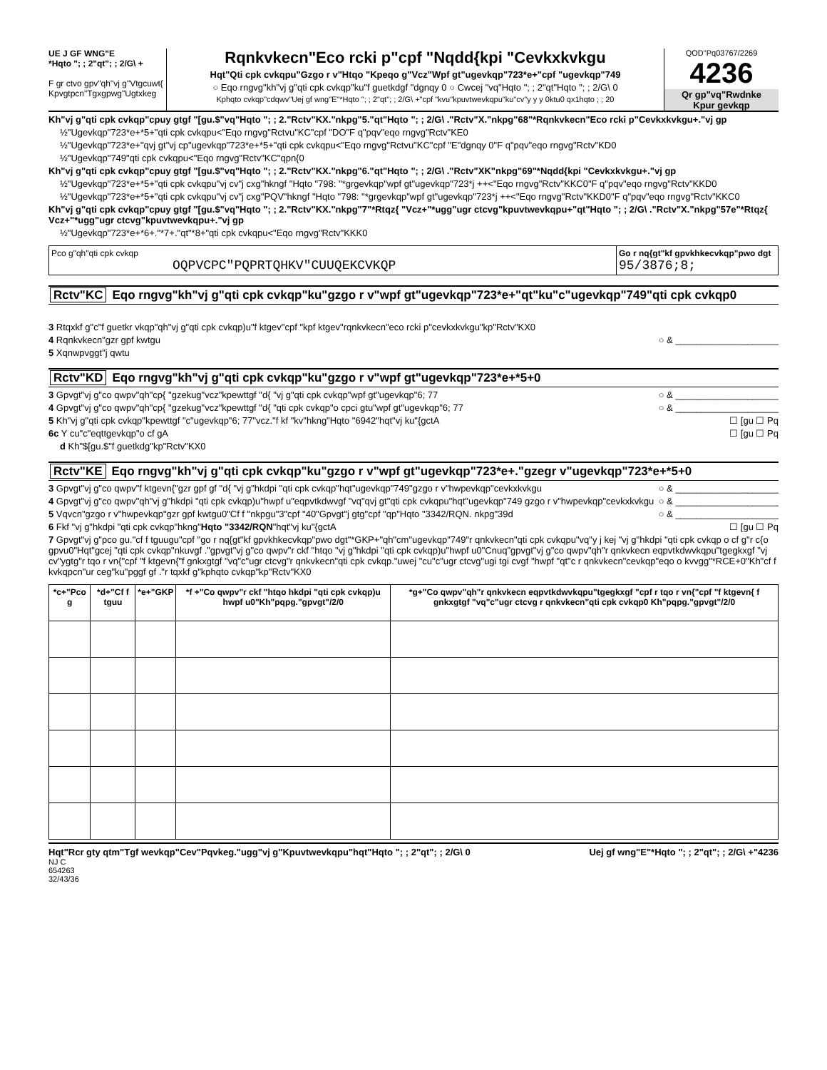UE J GF WNG"E
*Hqto "; ; 2"qt"; ; 2/G\ +
F gr ctvo gpv"qh"vj g"Vtgcuwt{
Kpvgtpcn"Tgxgpwg"Ugtxkeg
Rqnkvkecn"Eco rcki p"cpf "Nqdd{kpi "Cevkxkvkgu
Hqt"Qti cpk cvkqpu"Gzgo r v"Htqo "Kpeqo g"Vcz"Wpf gt"ugevkqp"723*e+"cpf "ugevkqp"749
○ Eqo rngvg"kh"vj g"qti cpk cvkqp"ku"f guetkdgf "dgnqy 0 ○ Cwcej "vq"Hqto "; ; 2"qt"Hqto "; ; 2/G\ 0
Kphqto cvkqp"cdqwv"Uej gf wng"E"*Hqto "; ; 2"qt"; ; 2/G\ +"cpf "kvu"kpuvtwevkqpu"ku"cv"y y y 0ktu0 qx1hqto ; ; 20
QOD"Pq03767/2269
4236
Qr gp"vq"Rwdnke
Kpur gevkqp
Kh"vj g"qti cpk cvkqp"cpuy gtgf "[gu.$"vq"Hqto "; ; 2."Rctv"KX."nkpg"5."qt"Hqto "; ; 2/G\ ."Rctv"X."nkpg"68"*Rqnkvkecn"Eco rcki p"Cevkxkvkgu+."vj gp
½"Ugevkqp"723*e+*5+"qti cpk cvkqpu<"Eqo rngvg"Rctvu"KC"cpf "DO"F q"pqv"eqo rngvg"Rctv"KE0
½"Ugevkqp"723*e+"qvj gt"vj cp"ugevkqp"723*e+*5+"qti cpk cvkqpu<"Eqo rngvg"Rctvu"KC"cpf "E"dgnqy 0"F q"pqv"eqo rngvg"Rctv"KD0
½"Ugevkqp"749"qti cpk cvkqpu<"Eqo rngvg"Rctv"KC"qpn{0
Kh"vj g"qti cpk cvkqp"cpuy gtgf "[gu.$"vq"Hqto "; ; 2."Rctv"KX."nkpg"6."qt"Hqto "; ; 2/G\ ."Rctv"XK"nkpg"69"*Nqdd{kpi "Cevkxkvkgu+."vj gp
½"Ugevkqp"723*e+*5+"qti cpk cvkqpu"vj cv"j cxg"hkngf "Hqto "798: "*grgevkqp"wpf gt"ugevkqp"723*j ++<"Eqo rngvg"Rctv"KKC0"F q"pqv"eqo rngvg"Rctv"KKD0
½"Ugevkqp"723*e+*5+"qti cpk cvkqpu"vj cv"j cxg"PQV"hkngf "Hqto "798: "*grgevkqp"wpf gt"ugevkqp"723*j ++<"Eqo rngvg"Rctv"KKD0"F q"pqv"eqo rngvg"Rctv"KKC0
Kh"vj g"qti cpk cvkqp"cpuy gtgf "[gu.$"vq"Hqto "; ; 2."Rctv"KX."nkpg"7"*Rtqz{ "Vcz+"*ugg"ugr ctcvg"kpuvtwevkqpu+"qt"Hqto "; ; 2/G\ ."Rctv"X."nkpg"57e"*Rtqz{ Vcz+"*ugg"ugr ctcvg"kpuvtwevkqpu+."vj gp
½"Ugevkqp"723*e+*6+."*7+."qt"*8+"qti cpk cvkqpu<"Eqo rngvg"Rctv"KKK0
| Pco g"qh"qti cpk cvkqp OQPVCPC"PQPRTQHKV"CUUQEKCVKQP | Go r nq{gt"kf gpvkhkecvkqp"pwo dgt 95/3876;8; |
Rctv"KC Eqo rngvg"kh"vj g"qti cpk cvkqp"ku"gzgo r v"wpf gt"ugevkqp"723*e+"qt"ku"c"ugevkqp"749"qti cpk cvkqp0
3 Rtqxkf g"c"f guetkr vkqp"qh"vj g"qti cpk cvkqp)u"f ktgev"cpf "kpf ktgev"rqnkvkecn"eco rcki p"cevkxkvkgu"kp"Rctv"KX0
4 Rqnkvkecn"gzr gpf kwtgu ○ & ____________________
5 Xqnwpvggt"j qwtu
Rctv"KD Eqo rngvg"kh"vj g"qti cpk cvkqp"ku"gzgo r v"wpf gt"ugevkqp"723*e+*5+0
3 Gpvgt"vj g"co qwpv"qh"cp{ "gzekug"vcz"kpewttgf "d{ "vj g"qti cpk cvkqp"wpf gt"ugevkqp"6; 77 ○ & ____________________
4 Gpvgt"vj g"co qwpv"qh"cp{ "gzekug"vcz"kpewttgf "d{ "qti cpk cvkqp"o cpci gtu"wpf gt"ugevkqp"6; 77 ○ & ____________________
5 Kh"vj g"qti cpk cvkqp"kpewttgf "c"ugevkqp"6; 77"vcz."f kf "kv"hkng"Hqto "6942"hqt"vj ku"{gctA ☐ [gu ☐ Pq
6c Y cu"c"eqttgevkqp"o cf gA ☐ [gu ☐ Pq
d Kh"$[gu.$"f guetkdg"kp"Rctv"KX0
Rctv"KE Eqo rngvg"kh"vj g"qti cpk cvkqp"ku"gzgo r v"wpf gt"ugevkqp"723*e+."gzegr v"ugevkqp"723*e+*5+0
3 Gpvgt"vj g"co qwpv"f ktgevn{"gzr gpf gf "d{ "vj g"hkdpi "qti cpk cvkqp"hqt"ugevkqp"749"gzgo r v"hwpevkqp"cevkxkvkgu ○ & ____________________
4 Gpvgt"vj g"co qwpv"qh"vj g"hkdpi "qti cpk cvkqp)u"hwpf u"eqpvtkdwvgf "vq"qvj gt"qti cpk cvkqpu"hqt"ugevkqp"749 gzgo r v"hwpevkqp"cevkxkvkgu ○ & ____________________
5 Vqvcn"gzgo r v"hwpevkqp"gzr gpf kwtgu0"Cf f "nkpgu"3"cpf "40"Gpvgt"j gtg"cpf "qp"Hqto "3342/RQN. nkpg"39d ○ & ____________________
6 Fkf "vj g"hkdpi "qti cpk cvkqp"hkng"Hqto "3342/RQN"hqt"vj ku"{gctA ☐ [gu ☐ Pq
7 Gpvgt"vj g"pco gu."cf f tguugu"cpf "go r nq{gt"kf gpvkhkecvkqp"pwo dgt"*GKP+"qh"cm"ugevkqp"749"r qnkvkecn"qti cpk cvkqpu"vq"y j kej "vj g"hkdpi "qti cpk cvkqp o cf g"r c{o gpvu0"Hqt"gcej "qti cpk cvkqp"nkuvgf ."gpvgt"vj g"co qwpv"r ckf "htqo "vj g"hkdpi "qti cpk cvkqp)u"hwpf u0"Cnuq"gpvgt"vj g"co qwpv"qh"r qnkvkecn eqpvtkdwvkqpu"tgegkxgf "vj cv"ygtg"r tqo r vn{"cpf "f ktgevn{"f gnkxgtgf "vq"c"ugr ctcvg"r qnkvkecn"qti cpk cvkqp."uwej "cu"c"ugr ctcvg"ugi tgi cvgf "hwpf "qt"c r qnkvkecn"cevkqp"eqo o kvvgg"*RCE+0"Kh"cf f kvkqpcn"ur ceg"ku"pggf gf ."r tqxkf g"kphqto cvkqp"kp"Rctv"KX0
| *c+"Pco g | *d+"Cf f tguu | *e+"GKP | *f +"Co qwpv"r ckf "htqo hkdpi "qti cpk cvkqp)u hwpf u0"Kh"pqpg."gpvgt"/2/0 | *g+"Co qwpv"qh"r qnkvkecn eqpvtkdwvkqpu"tgegkxgf "cpf r tqo r vn{"cpf "f ktgevn{ f gnkxgtgf "vq"c"ugr ctcvg r qnkvkecn"qti cpk cvkqp0 Kh"pqpg."gpvgt"/2/0 |
| --- | --- | --- | --- | --- |
Hqt"Rcr gty qtm"Tgf wevkqp"Cev"Pqvkeg."ugg"vj g"Kpuvtwevkqpu"hqt"Hqto "; ; 2"qt"; ; 2/G\ 0 Uej gf wng"E"*Hqto "; ; 2"qt"; ; 2/G\ +"4236
NJ C
654263
32/43/36